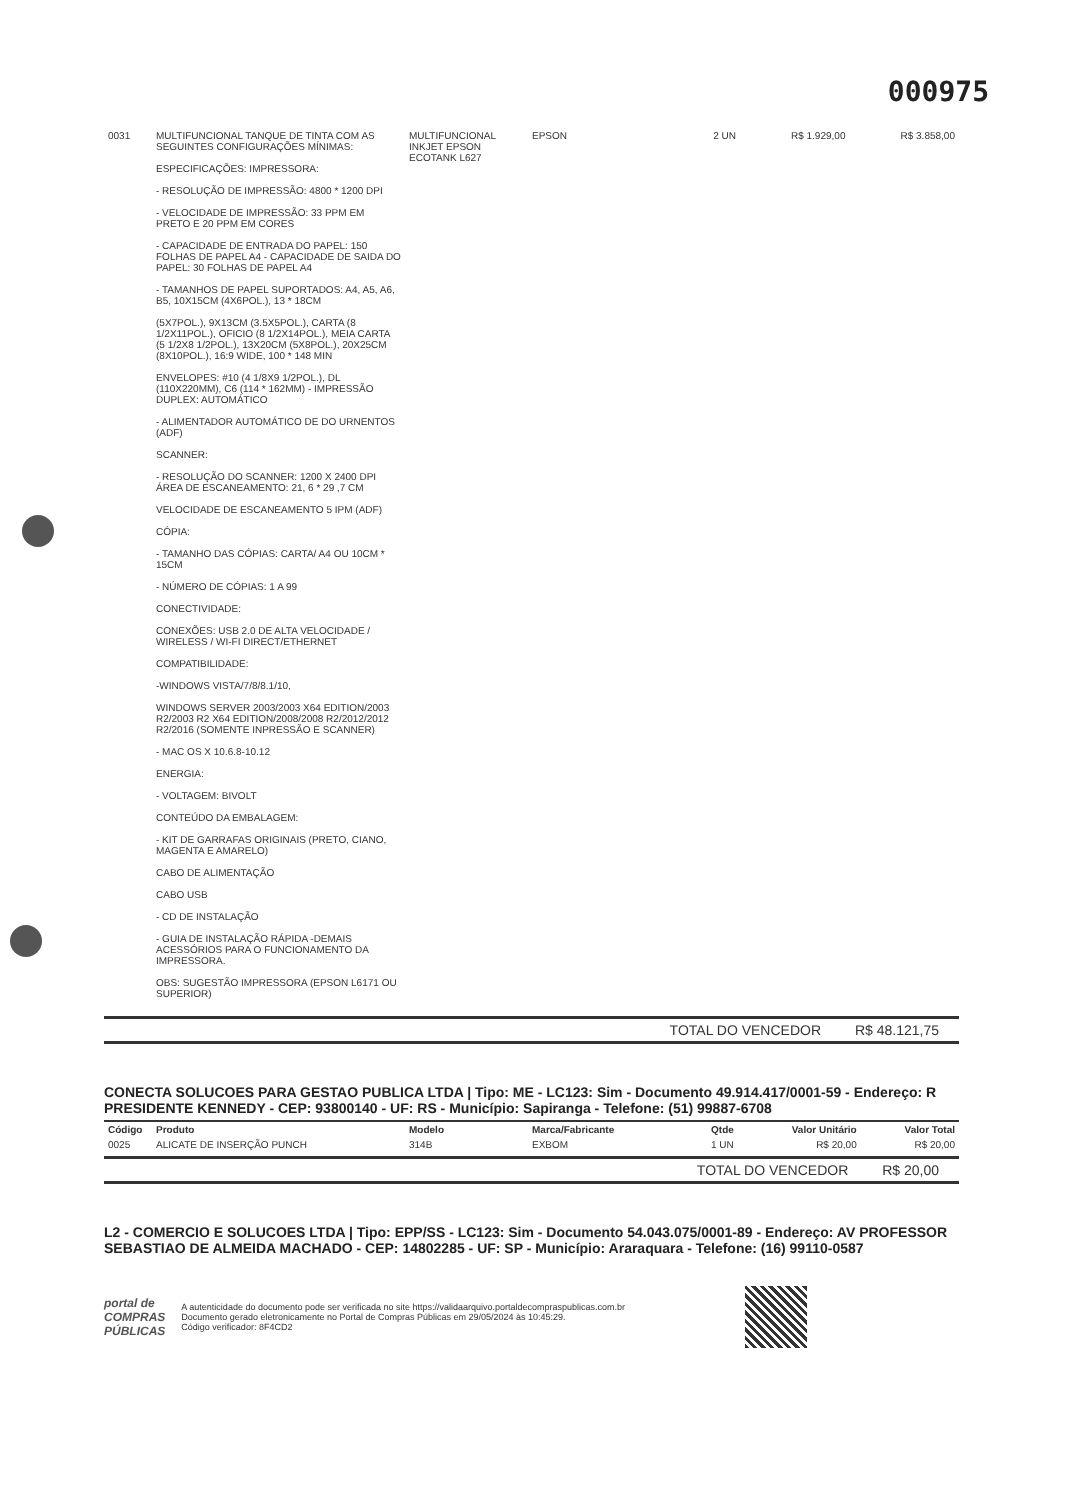000975
| 0031 | MULTIFUNCIONAL TANQUE DE TINTA COM AS SEGUINTES CONFIGURAÇÕES MÍNIMAS: ESPECIFICAÇÕES: IMPRESSORA: - RESOLUÇÃO DE IMPRESSÃO: 4800 * 1200 DPI - VELOCIDADE DE IMPRESSÃO: 33 PPM EM PRETO E 20 PPM EM CORES - CAPACIDADE DE ENTRADA DO PAPEL: 150 FOLHAS DE PAPEL A4 - CAPACIDADE DE SAIDA DO PAPEL: 30 FOLHAS DE PAPEL A4 - TAMANHOS DE PAPEL SUPORTADOS: A4, A5, A6, B5, 10X15CM (4X6POL.), 13 * 18CM (5X7POL.), 9X13CM (3.5X5POL.), CARTA (8 1/2X11POL.), OFICIO (8 1/2X14POL.), MEIA CARTA (5 1/2X8 1/2POL.), 13X20CM (5X8POL.), 20X25CM (8X10POL.), 16:9 WIDE, 100 * 148 MIN ENVELOPES: #10 (4 1/8X9 1/2POL.), DL (110X220MM), C6 (114 * 162MM) - IMPRESSÃO DUPLEX: AUTOMÁTICO - ALIMENTADOR AUTOMÁTICO DE DO URNENTOS (ADF) SCANNER: - RESOLUÇÃO DO SCANNER: 1200 X 2400 DPI ÁREA DE ESCANEAMENTO: 21, 6 * 29 ,7 CM VELOCIDADE DE ESCANEAMENTO 5 IPM (ADF) CÓPIA: - TAMANHO DAS CÓPIAS: CARTA/ A4 OU 10CM * 15CM - NÚMERO DE CÓPIAS: 1 A 99 CONECTIVIDADE: CONEXÕES: USB 2.0 DE ALTA VELOCIDADE / WIRELESS / WI-FI DIRECT/ETHERNET COMPATIBILIDADE: -WINDOWS VISTA/7/8/8.1/10, WINDOWS SERVER 2003/2003 X64 EDITION/2003 R2/2003 R2 X64 EDITION/2008/2008 R2/2012/2012 R2/2016 (SOMENTE INPRESSÃO E SCANNER) - MAC OS X 10.6.8-10.12 ENERGIA: - VOLTAGEM: BIVOLT CONTEÚDO DA EMBALAGEM: - KIT DE GARRAFAS ORIGINAIS (PRETO, CIANO, MAGENTA E AMARELO) CABO DE ALIMENTAÇÃO CABO USB - CD DE INSTALAÇÃO - GUIA DE INSTALAÇÃO RÁPIDA -DEMAIS ACESSÓRIOS PARA O FUNCIONAMENTO DA IMPRESSORA. OBS: SUGESTÃO IMPRESSORA (EPSON L6171 OU SUPERIOR) | MULTIFUNCIONAL INKJET EPSON ECOTANK L627 | EPSON | 2 UN | R$ 1.929,00 | R$ 3.858,00 |
TOTAL DO VENCEDOR R$ 48.121,75
CONECTA SOLUCOES PARA GESTAO PUBLICA LTDA | Tipo: ME - LC123: Sim - Documento 49.914.417/0001-59 - Endereço: R PRESIDENTE KENNEDY - CEP: 93800140 - UF: RS - Município: Sapiranga - Telefone: (51) 99887-6708
| Código | Produto | Modelo | Marca/Fabricante | Qtde | Valor Unitário | Valor Total |
| --- | --- | --- | --- | --- | --- | --- |
| 0025 | ALICATE DE INSERÇÃO PUNCH | 314B | EXBOM | 1 UN | R$ 20,00 | R$ 20,00 |
TOTAL DO VENCEDOR R$ 20,00
L2 - COMERCIO E SOLUCOES LTDA | Tipo: EPP/SS - LC123: Sim - Documento 54.043.075/0001-89 - Endereço: AV PROFESSOR SEBASTIAO DE ALMEIDA MACHADO - CEP: 14802285 - UF: SP - Município: Araraquara - Telefone: (16) 99110-0587
portal de
COMPRAS
PÚBLICAS
A autenticidade do documento pode ser verificada no site https://validaarquivo.portaldecompraspublicas.com.br
Documento gerado eletronicamente no Portal de Compras Públicas em 29/05/2024 às 10:45:29.
Código verificador: 8F4CD2